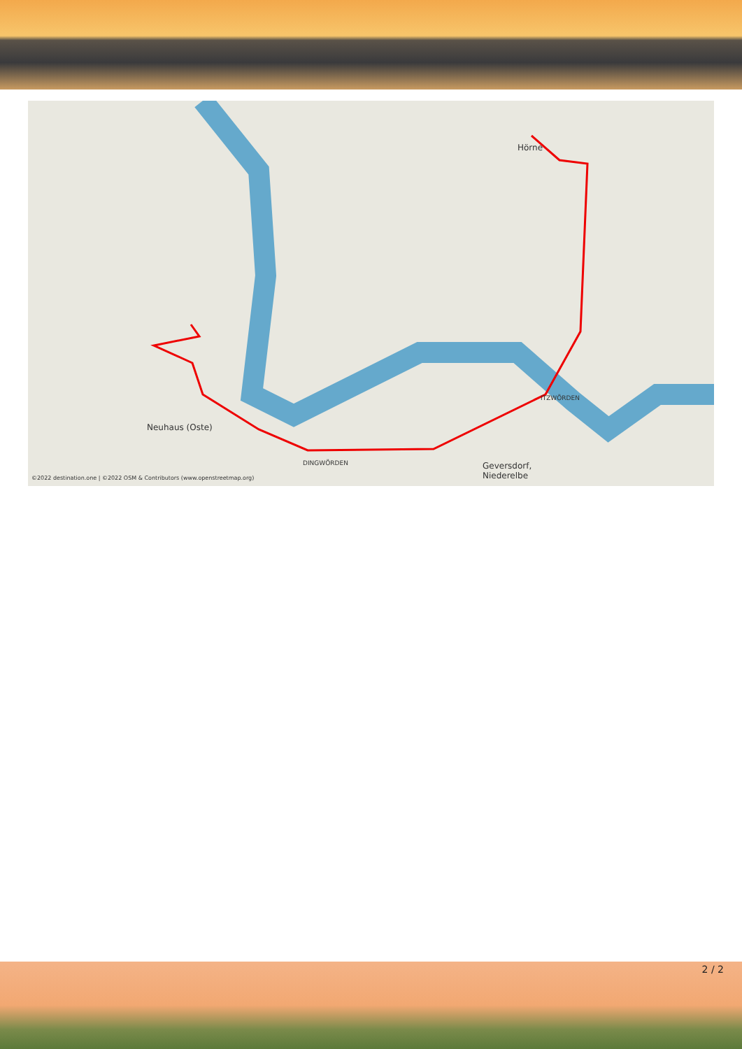Neuhaus (Oste)
Hörne
ITZWÖRDEN
DINGWÖRDEN
Geversdorf,
Niederelbe
©2022 destination.one | ©2022 OSM & Contributors (www.openstreetmap.org)
2 / 2